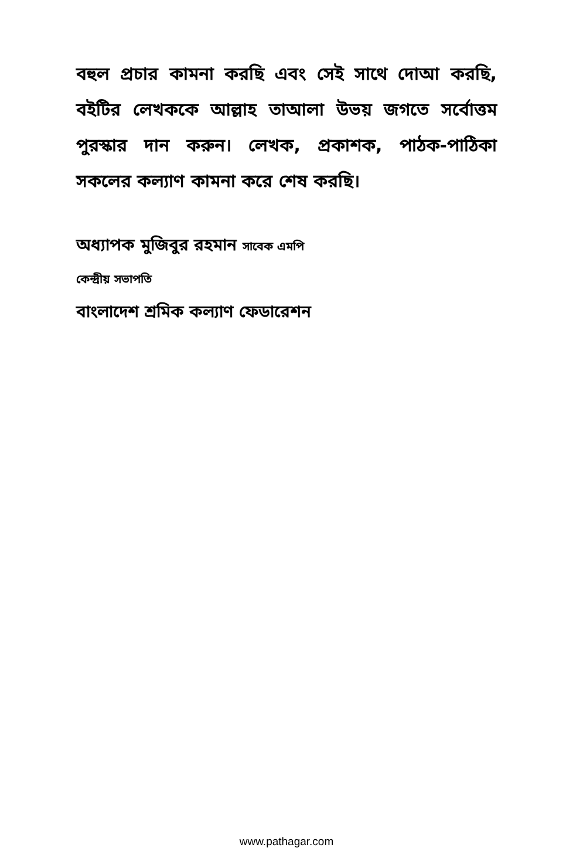বহুল প্রচার কামনা করছি এবং সেই সাথে দোআ করছি, বইটির লেখককে আল্লাহ তাআলা উভয় জগতে সর্বোত্তম পুরস্কার দান করুন। লেখক, প্রকাশক, পাঠক-পাঠিকা সকলের কল্যাণ কামনা করে শেষ করছি।
অধ্যাপক মুজিবুর রহমান সাবেক এমপি
কেন্দ্রীয় সভাপতি
বাংলাদেশ শ্রমিক কল্যাণ ফেডারেশন
www.pathagar.com